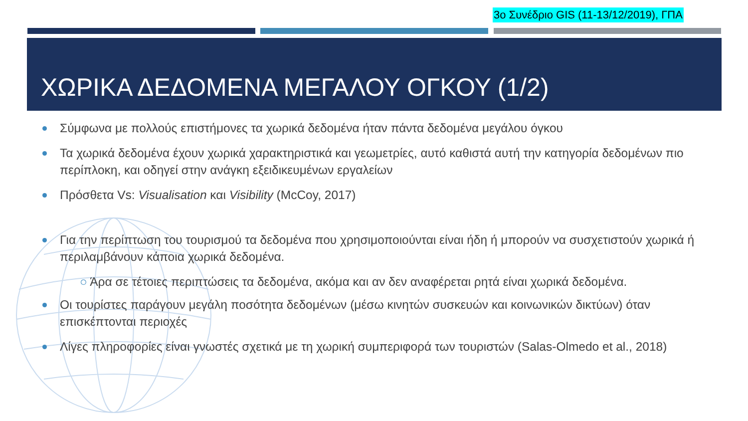3ο Συνέδριο GIS (11-13/12/2019), ΓΠΑ
ΧΩΡΙΚΑ ΔΕΔΟΜΕΝΑ ΜΕΓΑΛΟΥ ΟΓΚΟΥ (1/2)
Σύμφωνα με πολλούς επιστήμονες τα χωρικά δεδομένα ήταν πάντα δεδομένα μεγάλου όγκου
Τα χωρικά δεδομένα έχουν χωρικά χαρακτηριστικά και γεωμετρίες, αυτό καθιστά αυτή την κατηγορία δεδομένων πιο περίπλοκη, και οδηγεί στην ανάγκη εξειδικευμένων εργαλείων
Πρόσθετα Vs: Visualisation και Visibility (McCoy, 2017)
Για την περίπτωση του τουρισμού τα δεδομένα που χρησιμοποιούνται είναι ήδη ή μπορούν να συσχετιστούν χωρικά ή περιλαμβάνουν κάποια χωρικά δεδομένα.
○ Άρα σε τέτοιες περιπτώσεις τα δεδομένα, ακόμα και αν δεν αναφέρεται ρητά είναι χωρικά δεδομένα.
Οι τουρίστες παράγουν μεγάλη ποσότητα δεδομένων (μέσω κινητών συσκευών και κοινωνικών δικτύων) όταν επισκέπτονται περιοχές
Λίγες πληροφορίες είναι γνωστές σχετικά με τη χωρική συμπεριφορά των τουριστών (Salas-Olmedo et al., 2018)